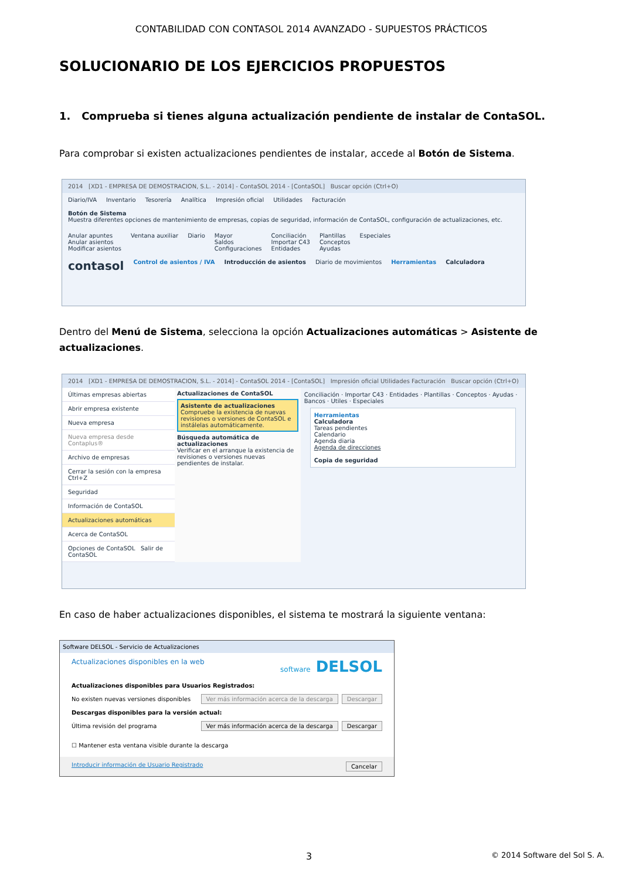CONTABILIDAD CON CONTASOL 2014 AVANZADO - SUPUESTOS PRÁCTICOS
SOLUCIONARIO DE LOS EJERCICIOS PROPUESTOS
1. Comprueba si tienes alguna actualización pendiente de instalar de ContaSOL.
Para comprobar si existen actualizaciones pendientes de instalar, accede al Botón de Sistema.
2014 [XD1 - EMPRESA DE DEMOSTRACION, S.L. - 2014] - ContaSOL 2014 - [ContaSOL] Buscar opción (Ctrl+O)
Diario/IVA Inventario Tesorería Analítica Impresión oficial Utilidades Facturación
Botón de Sistema
Muestra diferentes opciones de mantenimiento de empresas, copias de seguridad, información de ContaSOL, configuración de actualizaciones, etc. Anular apuntes
Anular asientos
Modificar asientos Ventana auxiliar Diario Mayor
Saldos
Configuraciones Conciliación
Importar C43
Entidades Plantillas
Conceptos
Ayudas Especiales
contasol Control de asientos / IVA Introducción de asientos Diario de movimientos Herramientas Calculadora
Dentro del Menú de Sistema, selecciona la opción Actualizaciones automáticas > Asistente de actualizaciones.
2014 [XD1 - EMPRESA DE DEMOSTRACION, S.L. - 2014] - ContaSOL 2014 - [ContaSOL] Impresión oficial Utilidades Facturación Buscar opción (Ctrl+O)
Últimas empresas abiertas
Abrir empresa existente
Nueva empresa
Nueva empresa desde Contaplus®
Archivo de empresas
Cerrar la sesión con la empresa Ctrl+Z
Seguridad
Información de ContaSOL
Actualizaciones automáticas
Acerca de ContaSOL
Opciones de ContaSOL Salir de ContaSOL
Actualizaciones de ContaSOL
Asistente de actualizaciones
Compruebe la existencia de nuevas revisiones o versiones de ContaSOL e instálelas automáticamente.
Búsqueda automática de actualizaciones
Verificar en el arranque la existencia de revisiones o versiones nuevas pendientes de instalar.
Conciliación · Importar C43 · Entidades · Plantillas · Conceptos · Ayudas · Bancos · Utiles · Especiales
Herramientas
Calculadora
Tareas pendientes
Calendario
Agenda diaria
Agenda de direcciones
Copia de seguridad
En caso de haber actualizaciones disponibles, el sistema te mostrará la siguiente ventana:
Software DELSOL - Servicio de Actualizaciones
Actualizaciones disponibles en la web software DELSOL
Actualizaciones disponibles para Usuarios Registrados:
No existen nuevas versiones disponibles Ver más información acerca de la descarga Descargar
Descargas disponibles para la versión actual:
Última revisión del programa Ver más información acerca de la descarga Descargar
☐ Mantener esta ventana visible durante la descarga
Introducir información de Usuario Registrado Cancelar
3 © 2014 Software del Sol S. A.